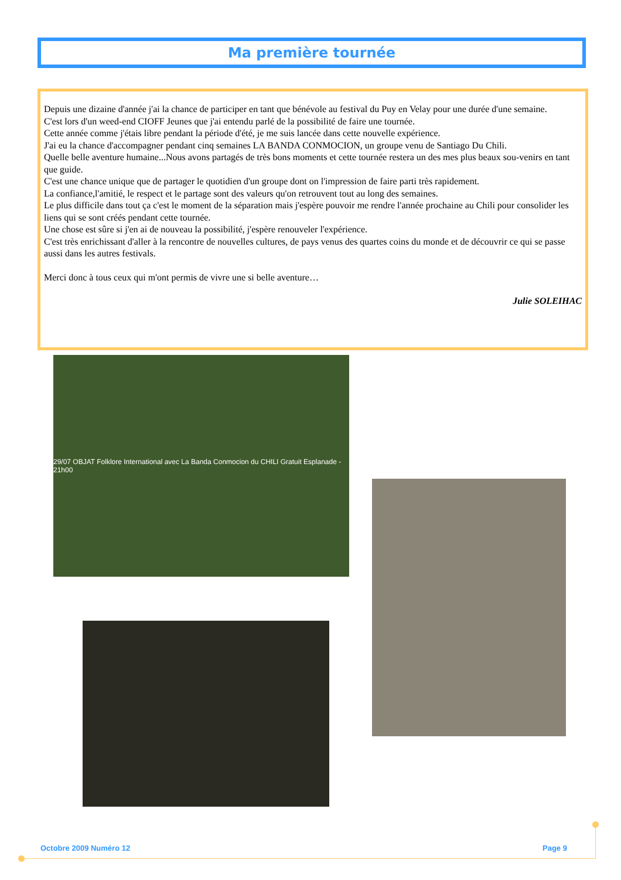Ma première tournée
Depuis une dizaine d'année j'ai la chance de participer en tant que bénévole au festival du Puy en Velay pour une durée d'une semaine.
C'est lors d'un weed-end CIOFF Jeunes que j'ai entendu parlé de la possibilité de faire une tournée.
Cette année comme j'étais libre pendant la période d'été, je me suis lancée dans cette nouvelle expérience.
J'ai eu la chance d'accompagner pendant cinq semaines LA BANDA CONMOCION, un groupe venu de Santiago Du Chili.
Quelle belle aventure humaine...Nous avons partagés de très bons moments et cette tournée restera un des mes plus beaux sou-venirs en tant que guide.
C'est une chance unique que de partager le quotidien d'un groupe dont on l'impression de faire parti très rapidement.
La confiance,l'amitié, le respect et le partage sont des valeurs qu'on retrouvent tout au long des semaines.
Le plus difficile dans tout ça c'est le moment de la séparation mais j'espère pouvoir me rendre l'année prochaine au Chili pour consolider les liens qui se sont créés pendant cette tournée.
Une chose est sûre si j'en ai de nouveau la possibilité, j'espère renouveler l'expérience.
C'est très enrichissant d'aller à la rencontre de nouvelles cultures, de pays venus des quartes coins du monde et de découvrir ce qui se passe aussi dans les autres festivals.
Merci donc à tous ceux qui m'ont permis de vivre une si belle aventure…
Julie SOLEIHAC
29/07 OBJAT Folklore International avec La Banda Conmocion du CHILI Gratuit Esplanade - 21h00
Octobre 2009 Numéro 12 Page 9